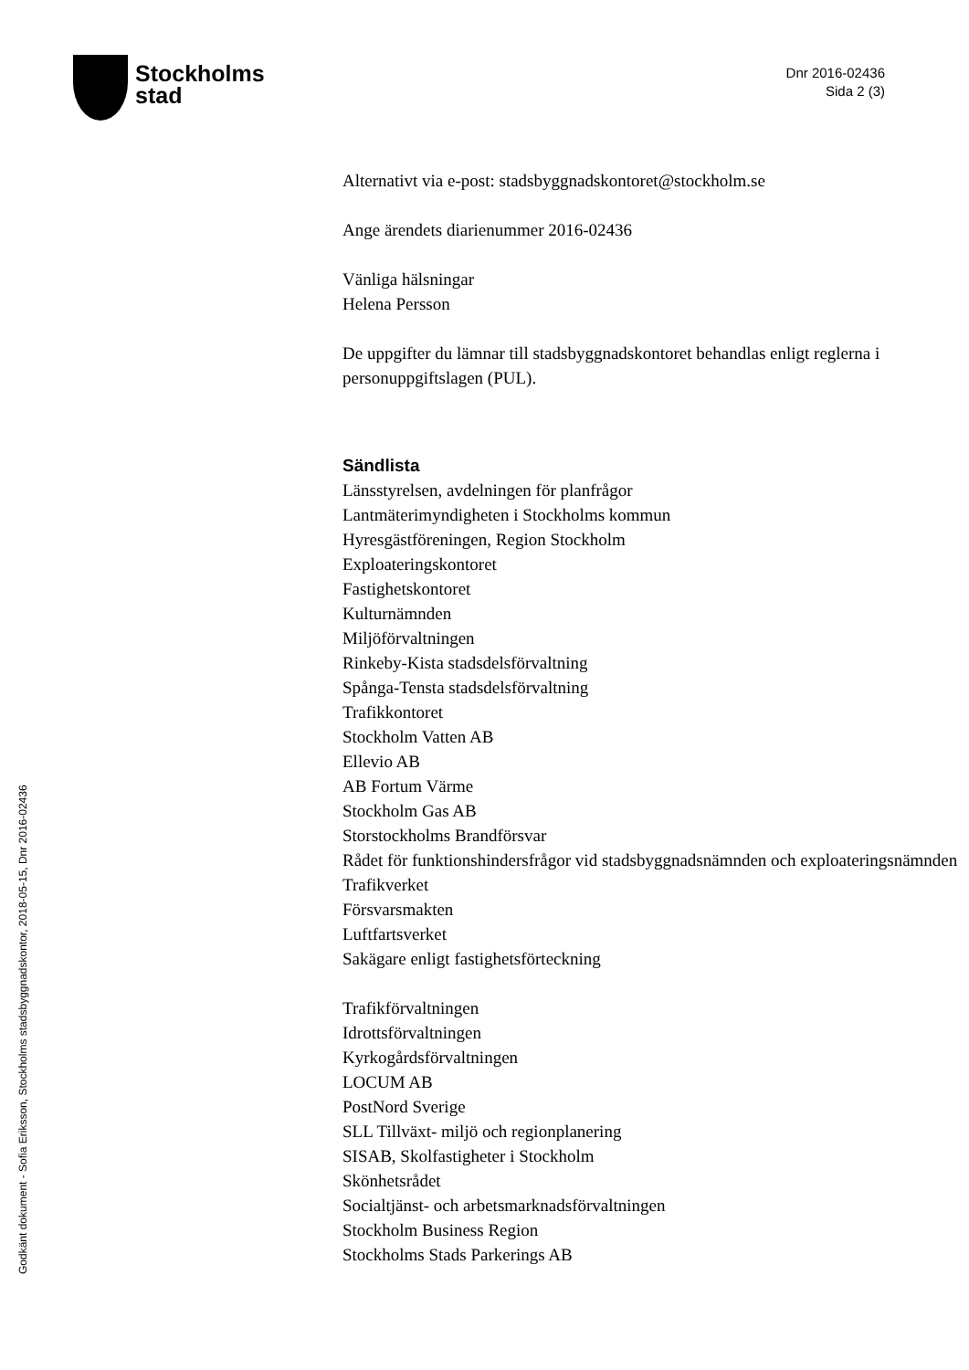Stockholms
stad
Dnr 2016-02436
Sida 2 (3)
Alternativt via e-post: stadsbyggnadskontoret@stockholm.se
Ange ärendets diarienummer 2016-02436
Vänliga hälsningar
Helena Persson
De uppgifter du lämnar till stadsbyggnadskontoret behandlas enligt reglerna i personuppgiftslagen (PUL).
Sändlista
Länsstyrelsen, avdelningen för planfrågor
Lantmäterimyndigheten i Stockholms kommun
Hyresgästföreningen, Region Stockholm
Exploateringskontoret
Fastighetskontoret
Kulturnämnden
Miljöförvaltningen
Rinkeby-Kista stadsdelsförvaltning
Spånga-Tensta stadsdelsförvaltning
Trafikkontoret
Stockholm Vatten AB
Ellevio AB
AB Fortum Värme
Stockholm Gas AB
Storstockholms Brandförsvar
Rådet för funktionshindersfrågor vid stadsbyggnadsnämnden och exploateringsnämnden
Trafikverket
Försvarsmakten
Luftfartsverket
Sakägare enligt fastighetsförteckning
Trafikförvaltningen
Idrottsförvaltningen
Kyrkogårdsförvaltningen
LOCUM AB
PostNord Sverige
SLL Tillväxt- miljö och regionplanering
SISAB, Skolfastigheter i Stockholm
Skönhetsrådet
Socialtjänst- och arbetsmarknadsförvaltningen
Stockholm Business Region
Stockholms Stads Parkerings AB
Godkänt dokument - Sofia Eriksson, Stockholms stadsbyggnadskontor, 2018-05-15, Dnr 2016-02436